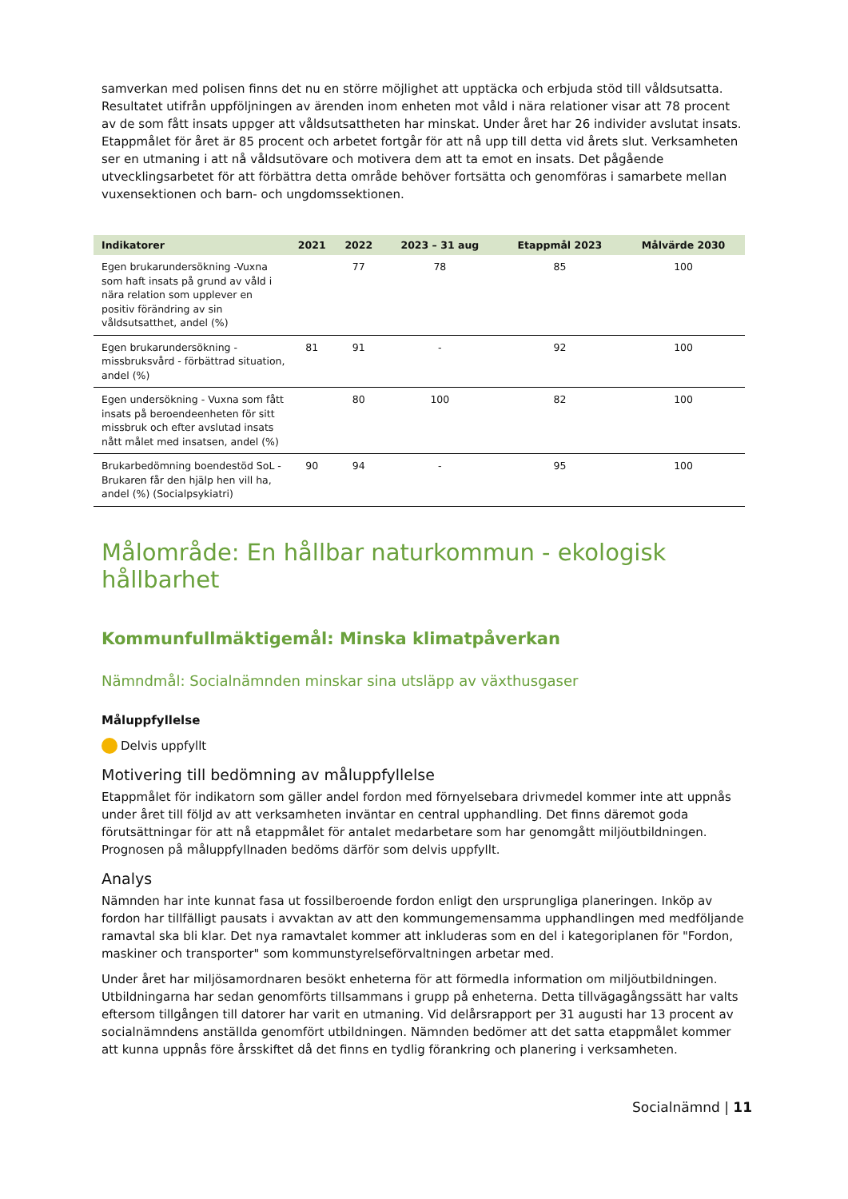samverkan med polisen finns det nu en större möjlighet att upptäcka och erbjuda stöd till våldsutsatta. Resultatet utifrån uppföljningen av ärenden inom enheten mot våld i nära relationer visar att 78 procent av de som fått insats uppger att våldsutsattheten har minskat. Under året har 26 individer avslutat insats. Etappmålet för året är 85 procent och arbetet fortgår för att nå upp till detta vid årets slut. Verksamheten ser en utmaning i att nå våldsutövare och motivera dem att ta emot en insats. Det pågående utvecklingsarbetet för att förbättra detta område behöver fortsätta och genomföras i samarbete mellan vuxensektionen och barn- och ungdomssektionen.
| Indikatorer | 2021 | 2022 | 2023 – 31 aug | Etappmål 2023 | Målvärde 2030 |
| --- | --- | --- | --- | --- | --- |
| Egen brukarundersökning -Vuxna som haft insats på grund av våld i nära relation som upplever en positiv förändring av sin våldsutsatthet, andel (%) | | 77 | 78 | 85 | 100 |
| Egen brukarundersökning - missbruksvård - förbättrad situation, andel (%) | 81 | 91 | - | 92 | 100 |
| Egen undersökning - Vuxna som fått insats på beroendeenheten för sitt missbruk och efter avslutad insats nått målet med insatsen, andel (%) | | 80 | 100 | 82 | 100 |
| Brukarbedömning boendestöd SoL - Brukaren får den hjälp hen vill ha, andel (%) (Socialpsykiatri) | 90 | 94 | - | 95 | 100 |
Målområde: En hållbar naturkommun - ekologisk hållbarhet
Kommunfullmäktigemål: Minska klimatpåverkan
Nämndmål: Socialnämnden minskar sina utsläpp av växthusgaser
Måluppfyllelse
Delvis uppfyllt
Motivering till bedömning av måluppfyllelse
Etappmålet för indikatorn som gäller andel fordon med förnyelsebara drivmedel kommer inte att uppnås under året till följd av att verksamheten inväntar en central upphandling. Det finns däremot goda förutsättningar för att nå etappmålet för antalet medarbetare som har genomgått miljöutbildningen. Prognosen på måluppfyllnaden bedöms därför som delvis uppfyllt.
Analys
Nämnden har inte kunnat fasa ut fossilberoende fordon enligt den ursprungliga planeringen. Inköp av fordon har tillfälligt pausats i avvaktan av att den kommungemensamma upphandlingen med medföljande ramavtal ska bli klar. Det nya ramavtalet kommer att inkluderas som en del i kategoriplanen för "Fordon, maskiner och transporter" som kommunstyrelseförvaltningen arbetar med.
Under året har miljösamordnaren besökt enheterna för att förmedla information om miljöutbildningen. Utbildningarna har sedan genomförts tillsammans i grupp på enheterna. Detta tillvägagångssätt har valts eftersom tillgången till datorer har varit en utmaning. Vid delårsrapport per 31 augusti har 13 procent av socialnämndens anställda genomfört utbildningen. Nämnden bedömer att det satta etappmålet kommer att kunna uppnås före årsskiftet då det finns en tydlig förankring och planering i verksamheten.
Socialnämnd | 11